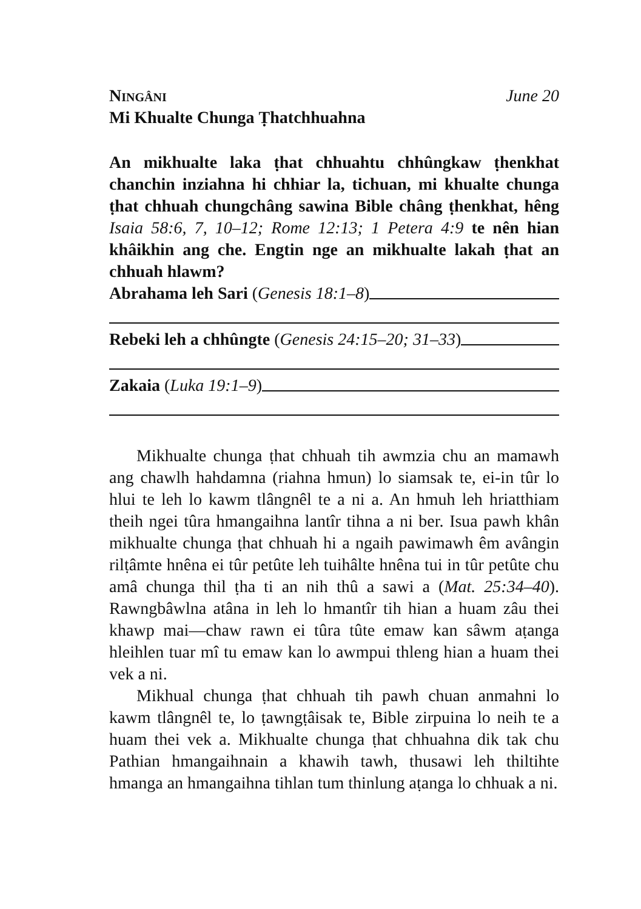Ningâni June 20
Mi Khualte Chunga Ṭhatchhuahna
An mikhualte laka ṭhat chhuahtu chhûngkaw ṭhenkhat chanchin inziahna hi chhiar la, tichuan, mi khualte chunga ṭhat chhuah chungchâng sawina Bible châng ṭhenkhat, hêng Isaia 58:6, 7, 10–12; Rome 12:13; 1 Petera 4:9 te nên hian khâikhin ang che. Engtin nge an mikhualte lakah ṭhat an chhuah hlawm?
Abrahama leh Sari (Genesis 18:1–8)
Rebeki leh a chhûngte (Genesis 24:15–20; 31–33)
Zakaia (Luka 19:1–9)
Mikhualte chunga ṭhat chhuah tih awmzia chu an mamawh ang chawlh hahdamna (riahna hmun) lo siamsak te, ei-in tûr lo hlui te leh lo kawm tlângnêl te a ni a. An hmuh leh hriatthiam theih ngei tûra hmangaihna lantîr tihna a ni ber. Isua pawh khân mikhualte chunga ṭhat chhuah hi a ngaih pawimawh êm avângin rilṭâmte hnêna ei tûr petûte leh tuihâlte hnêna tui in tûr petûte chu amâ chunga thil ṭha ti an nih thû a sawi a (Mat. 25:34–40). Rawngbâwlna atâna in leh lo hmantîr tih hian a huam zâu thei khawp mai—chaw rawn ei tûra tûte emaw kan sâwm aṭanga hleihlen tuar mî tu emaw kan lo awmpui thleng hian a huam thei vek a ni.
Mikhual chunga ṭhat chhuah tih pawh chuan anmahni lo kawm tlângnêl te, lo ṭawngṭâisak te, Bible zirpuina lo neih te a huam thei vek a. Mikhualte chunga ṭhat chhuahna dik tak chu Pathian hmangaihnain a khawih tawh, thusawi leh thiltihte hmanga an hmangaihna tihlan tum thinlung aṭanga lo chhuak a ni.